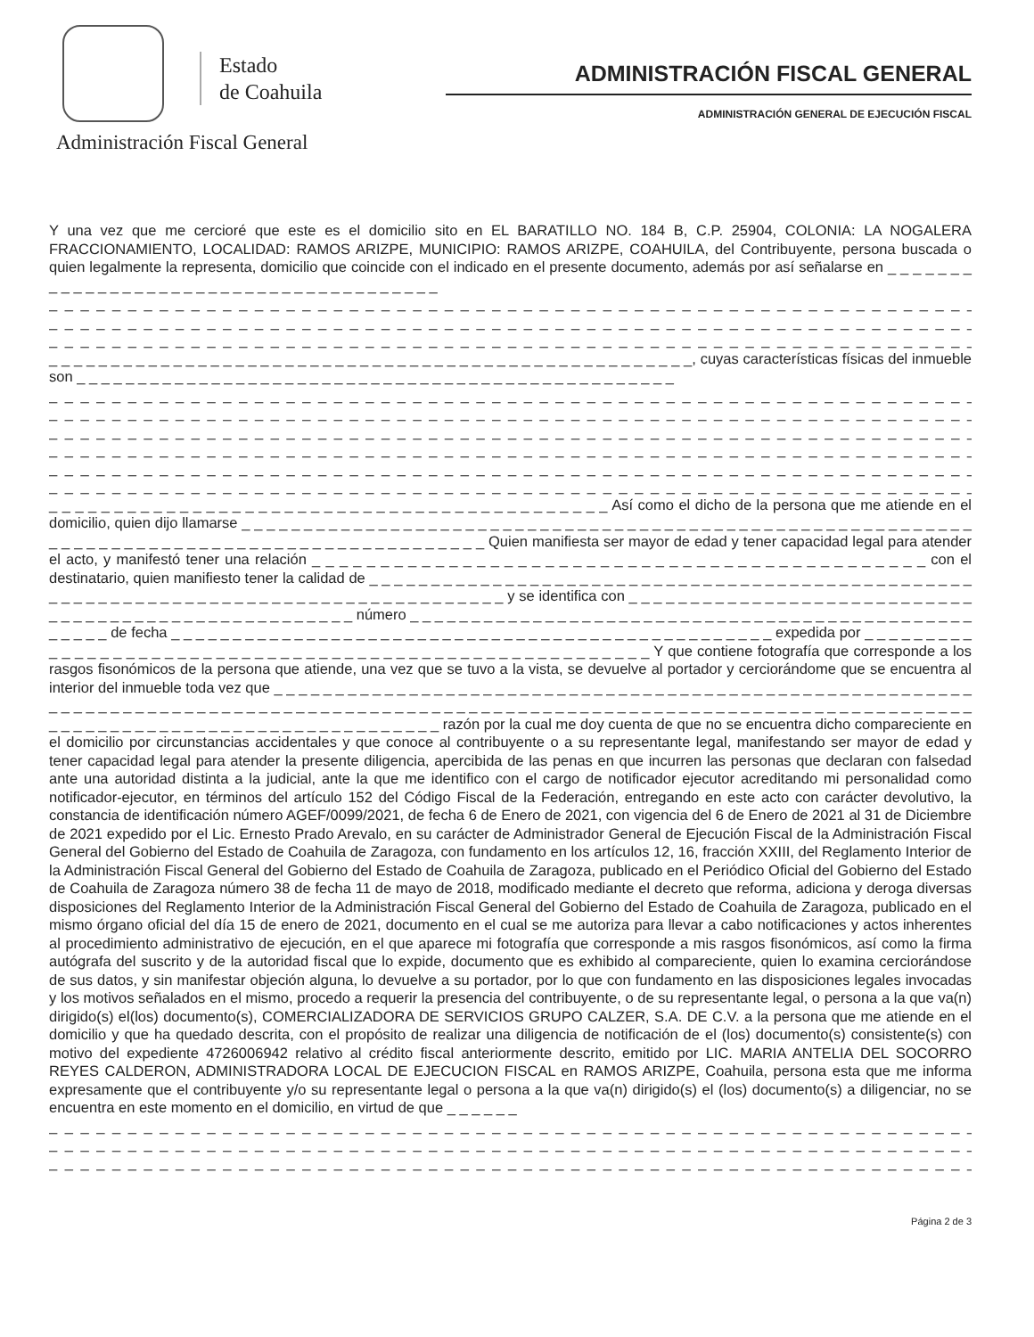Estado
de Coahuila
Administración Fiscal General
ADMINISTRACIÓN FISCAL GENERAL
ADMINISTRACIÓN GENERAL DE EJECUCIÓN FISCAL
Y una vez que me cercioré que este es el domicilio sito en EL BARATILLO NO. 184 B, C.P. 25904, COLONIA: LA NOGALERA FRACCIONAMIENTO, LOCALIDAD: RAMOS ARIZPE, MUNICIPIO: RAMOS ARIZPE, COAHUILA, del Contribuyente, persona buscada o quien legalmente la representa, domicilio que coincide con el indicado en el presente documento, además por así señalarse en _ _ _ _ _ _ _ _ _ _ _ _ _ _ _ _ _ _ _ _ _ _ _ _ _ _ _ _ _ _ _ _ _ _ _ _ _ _ _
_ _ _ _ _ _ _ _ _ _ _ _ _ _ _ _ _ _ _ _ _ _ _ _ _ _ _ _ _ _ _ _ _ _ _ _ _ _ _ _ _ _ _ _ _ _ _ _ _ _ _ _ _ _ _ _ _ _ _ _ _ _ _ _
_ _ _ _ _ _ _ _ _ _ _ _ _ _ _ _ _ _ _ _ _ _ _ _ _ _ _ _ _ _ _ _ _ _ _ _ _ _ _ _ _ _ _ _ _ _ _ _ _ _ _ _ _ _ _ _ _ _ _ _ _ _ _ _
_ _ _ _ _ _ _ _ _ _ _ _ _ _ _ _ _ _ _ _ _ _ _ _ _ _ _ _ _ _ _ _ _ _ _ _ _ _ _ _ _ _ _ _ _ _ _ _ _ _ _ _ _ _ _ _ _ _ _ _ _ _ _ _
_ _ _ _ _ _ _ _ _ _ _ _ _ _ _ _ _ _ _ _ _ _ _ _ _ _ _ _ _ _ _ _ _ _ _ _ _ _ _ _ _ _ _ _ _ _ _ _ _ _ _ _, cuyas características físicas del inmueble son _ _ _ _ _ _ _ _ _ _ _ _ _ _ _ _ _ _ _ _ _ _ _ _ _ _ _ _ _ _ _ _ _ _ _ _ _ _ _ _ _ _ _ _ _ _ _ _ _
_ _ _ _ _ _ _ _ _ _ _ _ _ _ _ _ _ _ _ _ _ _ _ _ _ _ _ _ _ _ _ _ _ _ _ _ _ _ _ _ _ _ _ _ _ _ _ _ _ _ _ _ _ _ _ _ _ _ _ _ _ _ _ _
_ _ _ _ _ _ _ _ _ _ _ _ _ _ _ _ _ _ _ _ _ _ _ _ _ _ _ _ _ _ _ _ _ _ _ _ _ _ _ _ _ _ _ _ _ _ _ _ _ _ _ _ _ _ _ _ _ _ _ _ _ _ _ _
_ _ _ _ _ _ _ _ _ _ _ _ _ _ _ _ _ _ _ _ _ _ _ _ _ _ _ _ _ _ _ _ _ _ _ _ _ _ _ _ _ _ _ _ _ _ _ _ _ _ _ _ _ _ _ _ _ _ _ _ _ _ _ _
_ _ _ _ _ _ _ _ _ _ _ _ _ _ _ _ _ _ _ _ _ _ _ _ _ _ _ _ _ _ _ _ _ _ _ _ _ _ _ _ _ _ _ _ _ _ _ _ _ _ _ _ _ _ _ _ _ _ _ _ _ _ _ _
_ _ _ _ _ _ _ _ _ _ _ _ _ _ _ _ _ _ _ _ _ _ _ _ _ _ _ _ _ _ _ _ _ _ _ _ _ _ _ _ _ _ _ _ _ _ _ _ _ _ _ _ _ _ _ _ _ _ _ _ _ _ _ _
_ _ _ _ _ _ _ _ _ _ _ _ _ _ _ _ _ _ _ _ _ _ _ _ _ _ _ _ _ _ _ _ _ _ _ _ _ _ _ _ _ _ _ _ _ _ _ _ _ _ _ _ _ _ _ _ _ _ _ _ _ _ _ _
_ _ _ _ _ _ _ _ _ _ _ _ _ _ _ _ _ _ _ _ _ _ _ _ _ _ _ _ _ _ _ _ _ _ _ _ _ _ _ _ _ _ _ Así como el dicho de la persona que me atiende en el domicilio, quien dijo llamarse _ _ _ _ _ _ _ _ _ _ _ _ _ _ _ _ _ _ _ _ _ _ _ _ _ _ _ _ _ _ _ _ _ _ _ _ _ _ _ _ _ _ _ _ _ _ _ _ _ _ _ _ _ _ _ _ _ _ _ _ _ _ _ _ _ _ _ _ _ _ _ _ _ _ _ _ _ _ _ _ _ _ _ _ _ _ _ _ _ _ _ _ _ _ Quien manifiesta ser mayor de edad y tener capacidad legal para atender el acto, y manifestó tener una relación _ _ _ _ _ _ _ _ _ _ _ _ _ _ _ _ _ _ _ _ _ _ _ _ _ _ _ _ _ _ _ _ _ _ _ _ _ _ _ _ _ _ _ _ _ con el destinatario, quien manifiesto tener la calidad de _ _ _ _ _ _ _ _ _ _ _ _ _ _ _ _ _ _ _ _ _ _ _ _ _ _ _ _ _ _ _ _ _ _ _ _ _ _ _ _ _ _ _ _ _ _ _ _ _ _ _ _ _ _ _ _ _ _ _ _ _ _ _ _ _ _ _ _ _ _ _ _ _ _ _ _ _ _ _ _ _ _ _ _ _ _ y se identifica con _ _ _ _ _ _ _ _ _ _ _ _ _ _ _ _ _ _ _ _ _ _ _ _ _ _ _ _ _ _ _ _ _ _ _ _ _ _ _ _ _ _ _ _ _ _ _ _ _ _ _ _ _ número _ _ _ _ _ _ _ _ _ _ _ _ _ _ _ _ _ _ _ _ _ _ _ _ _ _ _ _ _ _ _ _ _ _ _ _ _ _ _ _ _ _ _ _ _ _ _ _ _ _ _ de fecha _ _ _ _ _ _ _ _ _ _ _ _ _ _ _ _ _ _ _ _ _ _ _ _ _ _ _ _ _ _ _ _ _ _ _ _ _ _ _ _ _ _ _ _ _ _ _ _ _ expedida por _ _ _ _ _ _ _ _ _ _ _ _ _ _ _ _ _ _ _ _ _ _ _ _ _ _ _ _ _ _ _ _ _ _ _ _ _ _ _ _ _ _ _ _ _ _ _ _ _ _ _ _ _ _ _ _ Y que contiene fotografía que corresponde a los rasgos fisonómicos de la persona que atiende, una vez que se tuvo a la vista, se devuelve al portador y cerciorándome que se encuentra al interior del inmueble toda vez que _ _ _ _ _ _ _ _ _ _ _ _ _ _ _ _ _ _ _ _ _ _ _ _ _ _ _ _ _ _ _ _ _ _ _ _ _ _ _ _ _ _ _ _ _ _ _ _ _ _ _ _ _ _ _ _ _ _ _ _ _ _ _ _ _ _ _ _ _ _ _ _ _ _ _ _ _ _ _ _ _ _ _ _ _ _ _ _ _ _ _ _ _ _ _ _ _ _ _ _ _ _ _ _ _ _ _ _ _ _ _ _ _ _ _ _ _ _ _ _ _ _ _ _ _ _ _ _ _ _ _ _ _ _ _ _ _ _ _ _ _ _ _ _ _ _ _ _ _ _ _ _ _ _ _ _ _ _ _ _ _ _ _ _ razón por la cual me doy cuenta de que no se encuentra dicho compareciente en el domicilio por circunstancias accidentales y que conoce al contribuyente o a su representante legal, manifestando ser mayor de edad y tener capacidad legal para atender la presente diligencia, apercibida de las penas en que incurren las personas que declaran con falsedad ante una autoridad distinta a la judicial, ante la que me identifico con el cargo de notificador ejecutor acreditando mi personalidad como notificador-ejecutor, en términos del artículo 152 del Código Fiscal de la Federación, entregando en este acto con carácter devolutivo, la constancia de identificación número AGEF/0099/2021, de fecha 6 de Enero de 2021, con vigencia del 6 de Enero de 2021 al 31 de Diciembre de 2021 expedido por el Lic. Ernesto Prado Arevalo, en su carácter de Administrador General de Ejecución Fiscal de la Administración Fiscal General del Gobierno del Estado de Coahuila de Zaragoza, con fundamento en los artículos 12, 16, fracción XXIII, del Reglamento Interior de la Administración Fiscal General del Gobierno del Estado de Coahuila de Zaragoza, publicado en el Periódico Oficial del Gobierno del Estado de Coahuila de Zaragoza número 38 de fecha 11 de mayo de 2018, modificado mediante el decreto que reforma, adiciona y deroga diversas disposiciones del Reglamento Interior de la Administración Fiscal General del Gobierno del Estado de Coahuila de Zaragoza, publicado en el mismo órgano oficial del día 15 de enero de 2021, documento en el cual se me autoriza para llevar a cabo notificaciones y actos inherentes al procedimiento administrativo de ejecución, en el que aparece mi fotografía que corresponde a mis rasgos fisonómicos, así como la firma autógrafa del suscrito y de la autoridad fiscal que lo expide, documento que es exhibido al compareciente, quien lo examina cerciorándose de sus datos, y sin manifestar objeción alguna, lo devuelve a su portador, por lo que con fundamento en las disposiciones legales invocadas y los motivos señalados en el mismo, procedo a requerir la presencia del contribuyente, o de su representante legal, o persona a la que va(n) dirigido(s) el(los) documento(s), COMERCIALIZADORA DE SERVICIOS GRUPO CALZER, S.A. DE C.V. a la persona que me atiende en el domicilio y que ha quedado descrita, con el propósito de realizar una diligencia de notificación de el (los) documento(s) consistente(s) con motivo del expediente 4726006942 relativo al crédito fiscal anteriormente descrito, emitido por LIC. MARIA ANTELIA DEL SOCORRO REYES CALDERON, ADMINISTRADORA LOCAL DE EJECUCION FISCAL en RAMOS ARIZPE, Coahuila, persona esta que me informa expresamente que el contribuyente y/o su representante legal o persona a la que va(n) dirigido(s) el (los) documento(s) a diligenciar, no se encuentra en este momento en el domicilio, en virtud de que _ _ _ _ _ _
_ _ _ _ _ _ _ _ _ _ _ _ _ _ _ _ _ _ _ _ _ _ _ _ _ _ _ _ _ _ _ _ _ _ _ _ _ _ _ _ _ _ _ _ _ _ _ _ _ _ _ _ _ _ _ _ _ _ _ _ _ _ _ _
_ _ _ _ _ _ _ _ _ _ _ _ _ _ _ _ _ _ _ _ _ _ _ _ _ _ _ _ _ _ _ _ _ _ _ _ _ _ _ _ _ _ _ _ _ _ _ _ _ _ _ _ _ _ _ _ _ _ _ _ _ _ _ _
_ _ _ _ _ _ _ _ _ _ _ _ _ _ _ _ _ _ _ _ _ _ _ _ _ _ _ _ _ _ _ _ _ _ _ _ _ _ _ _ _ _ _ _ _ _ _ _ _ _ _ _ _ _ _ _ _ _ _ _ _ _ _ _
Página 2 de 3